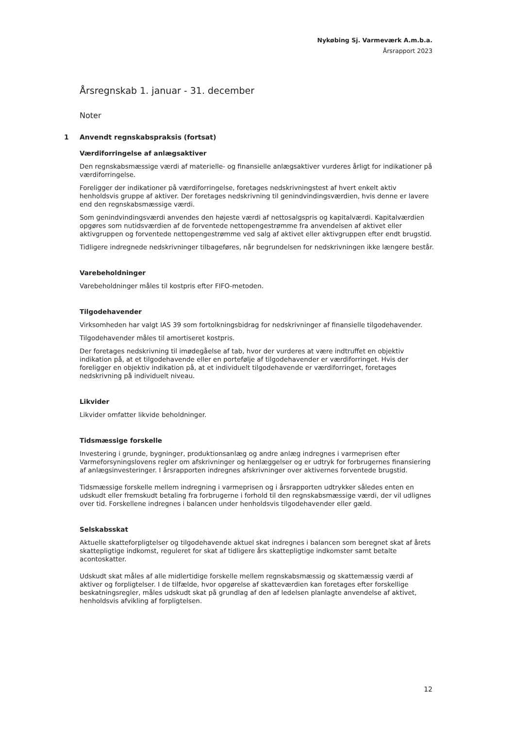Nykøbing Sj. Varmeværk A.m.b.a.
Årsrapport 2023
Årsregnskab 1. januar - 31. december
Noter
1 Anvendt regnskabspraksis (fortsat)
Værdiforringelse af anlægsaktiver
Den regnskabsmæssige værdi af materielle- og finansielle anlægsaktiver vurderes årligt for indikationer på værdiforringelse.
Foreligger der indikationer på værdiforringelse, foretages nedskrivningstest af hvert enkelt aktiv henholdsvis gruppe af aktiver. Der foretages nedskrivning til genindvindingsværdien, hvis denne er lavere end den regnskabsmæssige værdi.
Som genindvindingsværdi anvendes den højeste værdi af nettosalgspris og kapitalværdi. Kapitalværdien opgøres som nutidsværdien af de forventede nettopengestrømme fra anvendelsen af aktivet eller aktivgruppen og forventede nettopengestrømme ved salg af aktivet eller aktivgruppen efter endt brugstid.
Tidligere indregnede nedskrivninger tilbageføres, når begrundelsen for nedskrivningen ikke længere består.
Varebeholdninger
Varebeholdninger måles til kostpris efter FIFO-metoden.
Tilgodehavender
Virksomheden har valgt IAS 39 som fortolkningsbidrag for nedskrivninger af finansielle tilgodehavender.
Tilgodehavender måles til amortiseret kostpris.
Der foretages nedskrivning til imødegåelse af tab, hvor der vurderes at være indtruffet en objektiv indikation på, at et tilgodehavende eller en portefølje af tilgodehavender er værdiforringet. Hvis der foreligger en objektiv indikation på, at et individuelt tilgodehavende er værdiforringet, foretages nedskrivning på individuelt niveau.
Likvider
Likvider omfatter likvide beholdninger.
Tidsmæssige forskelle
Investering i grunde, bygninger, produktionsanlæg og andre anlæg indregnes i varmeprisen efter Varmeforsyningslovens regler om afskrivninger og henlæggelser og er udtryk for forbrugernes finansiering af anlægsinvesteringer. I årsrapporten indregnes afskrivninger over aktivernes forventede brugstid.
Tidsmæssige forskelle mellem indregning i varmeprisen og i årsrapporten udtrykker således enten en udskudt eller fremskudt betaling fra forbrugerne i forhold til den regnskabsmæssige værdi, der vil udlignes over tid. Forskellene indregnes i balancen under henholdsvis tilgodehavender eller gæld.
Selskabsskat
Aktuelle skatteforpligtelser og tilgodehavende aktuel skat indregnes i balancen som beregnet skat af årets skattepligtige indkomst, reguleret for skat af tidligere års skattepligtige indkomster samt betalte acontoskatter.
Udskudt skat måles af alle midlertidige forskelle mellem regnskabsmæssig og skattemæssig værdi af aktiver og forpligtelser. I de tilfælde, hvor opgørelse af skatteværdien kan foretages efter forskellige beskatningsregler, måles udskudt skat på grundlag af den af ledelsen planlagte anvendelse af aktivet, henholdsvis afvikling af forpligtelsen.
12